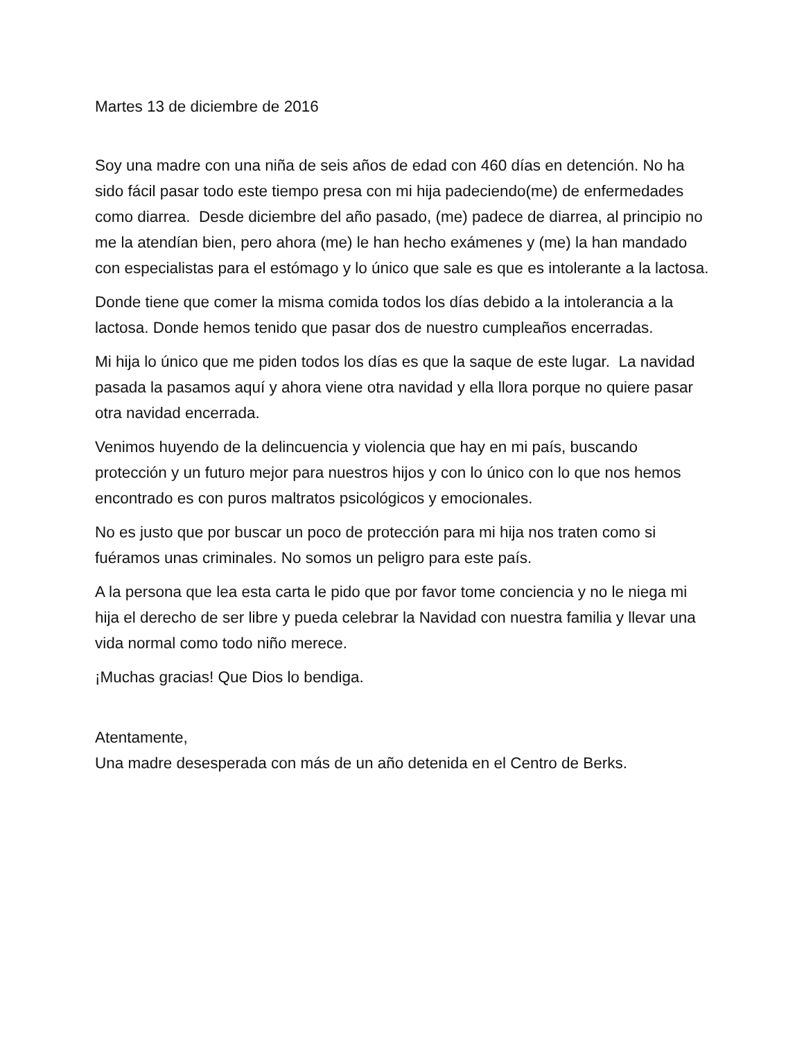Martes 13 de diciembre de 2016
Soy una madre con una niña de seis años de edad con 460 días en detención. No ha sido fácil pasar todo este tiempo presa con mi hija padeciendo(me) de enfermedades como diarrea. Desde diciembre del año pasado, (me) padece de diarrea, al principio no me la atendían bien, pero ahora (me) le han hecho exámenes y (me) la han mandado con especialistas para el estómago y lo único que sale es que es intolerante a la lactosa.
Donde tiene que comer la misma comida todos los días debido a la intolerancia a la lactosa. Donde hemos tenido que pasar dos de nuestro cumpleaños encerradas.
Mi hija lo único que me piden todos los días es que la saque de este lugar. La navidad pasada la pasamos aquí y ahora viene otra navidad y ella llora porque no quiere pasar otra navidad encerrada.
Venimos huyendo de la delincuencia y violencia que hay en mi país, buscando protección y un futuro mejor para nuestros hijos y con lo único con lo que nos hemos encontrado es con puros maltratos psicológicos y emocionales.
No es justo que por buscar un poco de protección para mi hija nos traten como si fuéramos unas criminales. No somos un peligro para este país.
A la persona que lea esta carta le pido que por favor tome conciencia y no le niega mi hija el derecho de ser libre y pueda celebrar la Navidad con nuestra familia y llevar una vida normal como todo niño merece.
¡Muchas gracias! Que Dios lo bendiga.
Atentamente,
Una madre desesperada con más de un año detenida en el Centro de Berks.